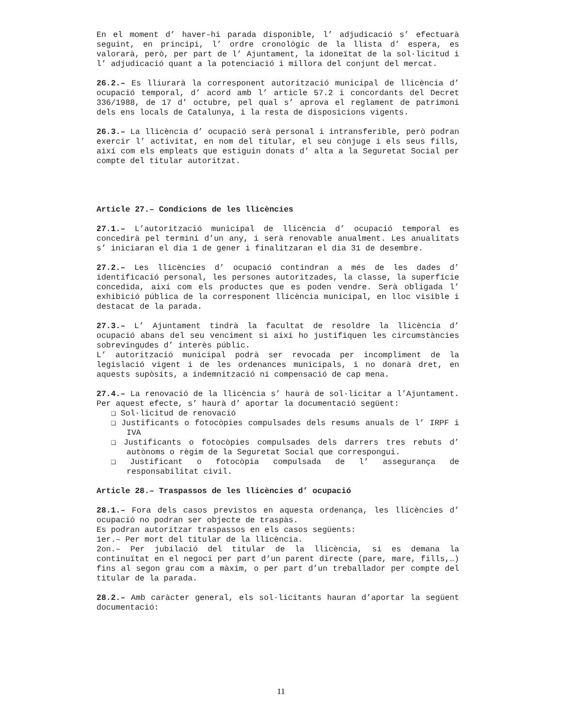En el moment d’ haver–hi parada disponible, l’ adjudicació s’ efectuarà seguint, en principi, l’ ordre cronològic de la llista d’ espera, es valorarà, però, per part de l’ Ajuntament, la idoneïtat de la sol·licitud i l’ adjudicació quant a la potenciació i millora del conjunt del mercat.
26.2.– Es lliurarà la corresponent autorització municipal de llicència d’ ocupació temporal, d’ acord amb l’ article 57.2 i concordants del Decret 336/1988, de 17 d’ octubre, pel qual s’ aprova el reglament de patrimoni dels ens locals de Catalunya, i la resta de disposicions vigents.
26.3.– La llicència d’ ocupació serà personal i intransferible, però podran exercir l’ activitat, en nom del titular, el seu cònjuge i els seus fills, així com els empleats que estiguin donats d’ alta a la Seguretat Social per compte del titular autoritzat.
Article 27.– Condicions de les llicències
27.1.– L’autorització municipal de llicència d’ ocupació temporal es concedirà pel termini d’un any, i serà renovable anualment. Les anualitats s’ iniciaran el dia 1 de gener i finalitzaran el dia 31 de desembre.
27.2.– Les llicències d’ ocupació contindran a més de les dades d’ identificació personal, les persones autoritzades, la classe, la superfície concedida, així com els productes que es poden vendre. Serà obligada l’ exhibició pública de la corresponent llicència municipal, en lloc visible i destacat de la parada.
27.3.– L’ Ajuntament tindrà la facultat de resoldre la llicència d’ ocupació abans del seu venciment si així ho justifiquen les circumstàncies sobrevingudes d’ interès públic.
L’ autorització municipal podrà ser revocada per incompliment de la legislació vigent i de les ordenances municipals, i no donarà dret, en aquests supòsits, a indemnització ni compensació de cap mena.
27.4.– La renovació de la llicència s’ haurà de sol·licitar a l’Ajuntament. Per aquest efecte, s’ haurà d’ aportar la documentació següent:
❑ Sol·licitud de renovació
❑ Justificants o fotocòpies compulsades dels resums anuals de l’ IRPF i IVA
❑ Justificants o fotocòpies compulsades dels darrers tres rebuts d’ autònoms o règim de la Seguretat Social que correspongui.
❑ Justificant o fotocòpia compulsada de l’ assegurança de responsabilitat civil.
Article 28.– Traspassos de les llicències d’ ocupació
28.1.– Fora dels casos previstos en aquesta ordenança, les llicències d’ ocupació no podran ser objecte de traspàs.
Es podran autoritzar traspassos en els casos següents:
1er.– Per mort del titular de la llicència.
2on.– Per jubilació del titular de la llicència, si es demana la continuïtat en el negoci per part d’un parent directe (pare, mare, fills,…) fins al segon grau com a màxim, o per part d’un treballador per compte del titular de la parada.
28.2.– Amb caràcter general, els sol·licitants hauran d’aportar la següent documentació:
11